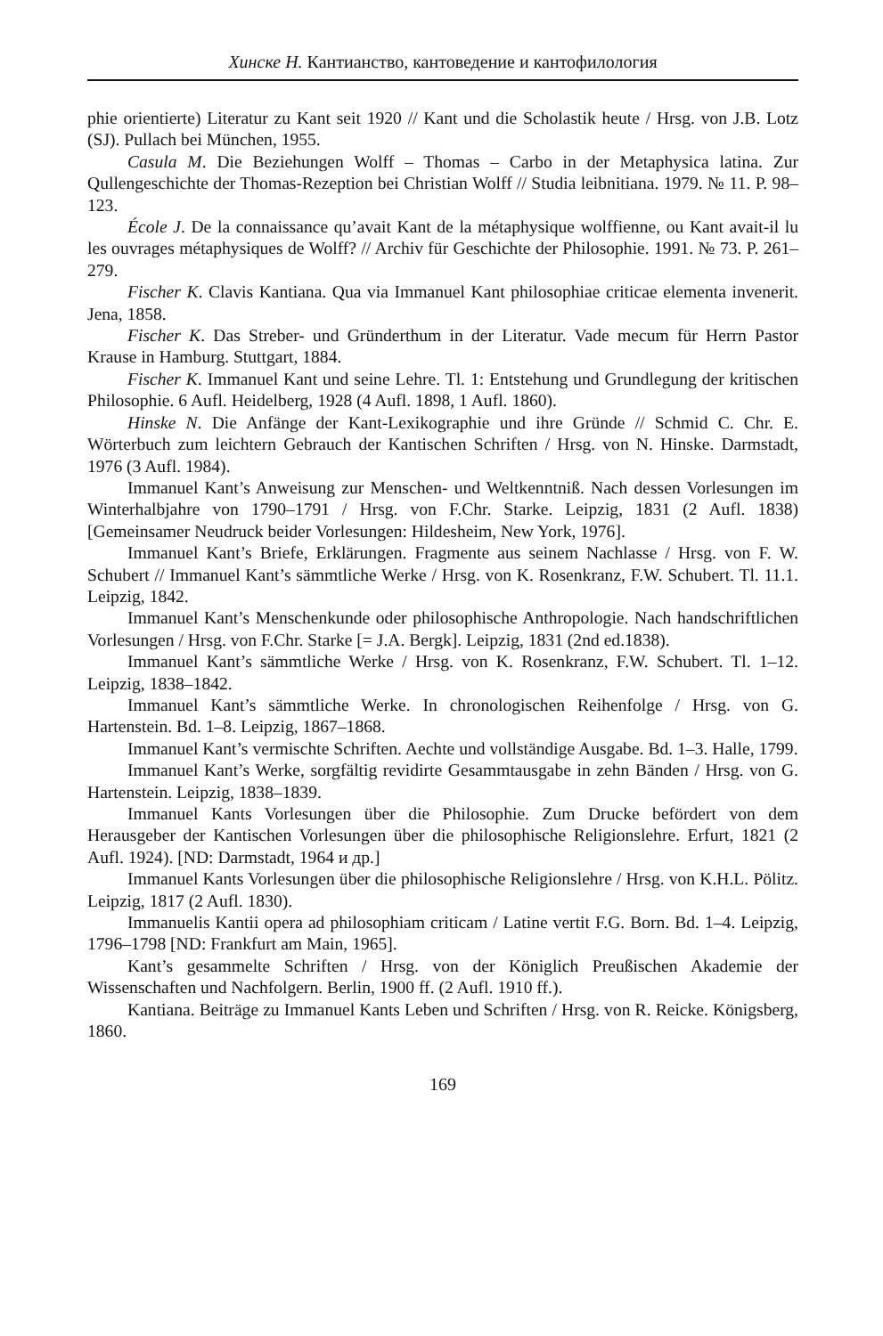Хинске Н. Кантианство, кантоведение и кантофилология
phie orientierte) Literatur zu Kant seit 1920 // Kant und die Scholastik heute / Hrsg. von J.B. Lotz (SJ). Pullach bei München, 1955.
Casula M. Die Beziehungen Wolff – Thomas – Carbo in der Metaphysica latina. Zur Qullengeschichte der Thomas-Rezeption bei Christian Wolff // Studia leibnitiana. 1979. № 11. P. 98–123.
École J. De la connaissance qu’avait Kant de la métaphysique wolffienne, ou Kant avait-il lu les ouvrages métaphysiques de Wolff? // Archiv für Geschichte der Philosophie. 1991. № 73. P. 261–279.
Fischer K. Clavis Kantiana. Qua via Immanuel Kant philosophiae criticae elementa invenerit. Jena, 1858.
Fischer K. Das Streber- und Gründerthum in der Literatur. Vade mecum für Herrn Pastor Krause in Hamburg. Stuttgart, 1884.
Fischer K. Immanuel Kant und seine Lehre. Tl. 1: Entstehung und Grundlegung der kritischen Philosophie. 6 Aufl. Heidelberg, 1928 (4 Aufl. 1898, 1 Aufl. 1860).
Hinske N. Die Anfänge der Kant-Lexikographie und ihre Gründe // Schmid C. Chr. E. Wörterbuch zum leichtern Gebrauch der Kantischen Schriften / Hrsg. von N. Hinske. Darmstadt, 1976 (3 Aufl. 1984).
Immanuel Kant’s Anweisung zur Menschen- und Weltkenntniß. Nach dessen Vorlesungen im Winterhalbjahre von 1790–1791 / Hrsg. von F.Chr. Starke. Leipzig, 1831 (2 Aufl. 1838) [Gemeinsamer Neudruck beider Vorlesungen: Hildesheim, New York, 1976].
Immanuel Kant’s Briefe, Erklärungen. Fragmente aus seinem Nachlasse / Hrsg. von F. W. Schubert // Immanuel Kant’s sämmtliche Werke / Hrsg. von K. Rosenkranz, F.W. Schubert. Tl. 11.1. Leipzig, 1842.
Immanuel Kant’s Menschenkunde oder philosophische Anthropologie. Nach handschriftlichen Vorlesungen / Hrsg. von F.Chr. Starke [= J.A. Bergk]. Leipzig, 1831 (2nd ed.1838).
Immanuel Kant’s sämmtliche Werke / Hrsg. von K. Rosenkranz, F.W. Schubert. Tl. 1–12. Leipzig, 1838–1842.
Immanuel Kant’s sämmtliche Werke. In chronologischen Reihenfolge / Hrsg. von G. Hartenstein. Bd. 1–8. Leipzig, 1867–1868.
Immanuel Kant’s vermischte Schriften. Aechte und vollständige Ausgabe. Bd. 1–3. Halle, 1799.
Immanuel Kant’s Werke, sorgfältig revidirte Gesammtausgabe in zehn Bänden / Hrsg. von G. Hartenstein. Leipzig, 1838–1839.
Immanuel Kants Vorlesungen über die Philosophie. Zum Drucke befördert von dem Herausgeber der Kantischen Vorlesungen über die philosophische Religionslehre. Erfurt, 1821 (2 Aufl. 1924). [ND: Darmstadt, 1964 и др.]
Immanuel Kants Vorlesungen über die philosophische Religionslehre / Hrsg. von K.H.L. Pölitz. Leipzig, 1817 (2 Aufl. 1830).
Immanuelis Kantii opera ad philosophiam criticam / Latine vertit F.G. Born. Bd. 1–4. Leipzig, 1796–1798 [ND: Frankfurt am Main, 1965].
Kant’s gesammelte Schriften / Hrsg. von der Königlich Preußischen Akademie der Wissenschaften und Nachfolgern. Berlin, 1900 ff. (2 Aufl. 1910 ff.).
Kantiana. Beiträge zu Immanuel Kants Leben und Schriften / Hrsg. von R. Reicke. Königsberg, 1860.
169